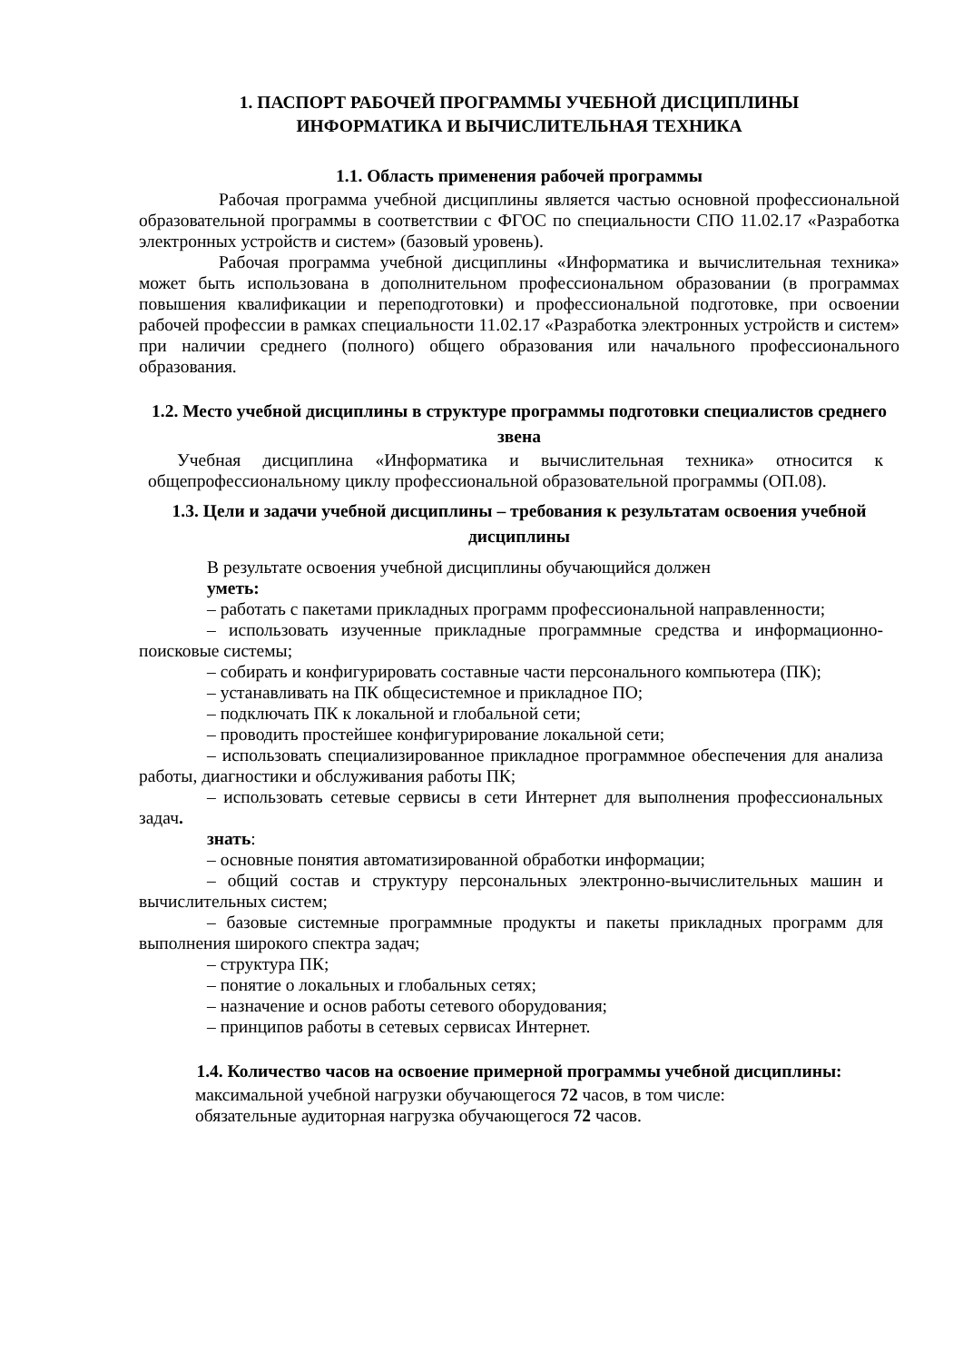1. ПАСПОРТ РАБОЧЕЙ ПРОГРАММЫ УЧЕБНОЙ ДИСЦИПЛИНЫ
ИНФОРМАТИКА И ВЫЧИСЛИТЕЛЬНАЯ ТЕХНИКА
1.1. Область применения рабочей программы
Рабочая программа учебной дисциплины является частью основной профессиональной образовательной программы в соответствии с ФГОС по специальности СПО 11.02.17 «Разработка электронных устройств и систем» (базовый уровень).
Рабочая программа учебной дисциплины «Информатика и вычислительная техника» может быть использована в дополнительном профессиональном образовании (в программах повышения квалификации и переподготовки) и профессиональной подготовке, при освоении рабочей профессии в рамках специальности 11.02.17 «Разработка электронных устройств и систем» при наличии среднего (полного) общего образования или начального профессионального образования.
1.2. Место учебной дисциплины в структуре программы подготовки специалистов среднего звена
Учебная дисциплина «Информатика и вычислительная техника» относится к общепрофессиональному циклу профессиональной образовательной программы (ОП.08).
1.3. Цели и задачи учебной дисциплины – требования к результатам освоения учебной дисциплины
В результате освоения учебной дисциплины обучающийся должен
уметь:
– работать с пакетами прикладных программ профессиональной направленности;
– использовать изученные прикладные программные средства и информационно-поисковые системы;
– собирать и конфигурировать составные части персонального компьютера (ПК);
– устанавливать на ПК общесистемное и прикладное ПО;
– подключать ПК к локальной и глобальной сети;
– проводить простейшее конфигурирование локальной сети;
– использовать специализированное прикладное программное обеспечения для анализа работы, диагностики и обслуживания работы ПК;
– использовать сетевые сервисы в сети Интернет для выполнения профессиональных задач.
знать:
– основные понятия автоматизированной обработки информации;
– общий состав и структуру персональных электронно-вычислительных машин и вычислительных систем;
– базовые системные программные продукты и пакеты прикладных программ для выполнения широкого спектра задач;
– структура ПК;
– понятие о локальных и глобальных сетях;
– назначение и основ работы сетевого оборудования;
– принципов работы в сетевых сервисах Интернет.
1.4. Количество часов на освоение примерной программы учебной дисциплины:
максимальной учебной нагрузки обучающегося 72 часов, в том числе:
обязательные аудиторная нагрузка обучающегося 72 часов.